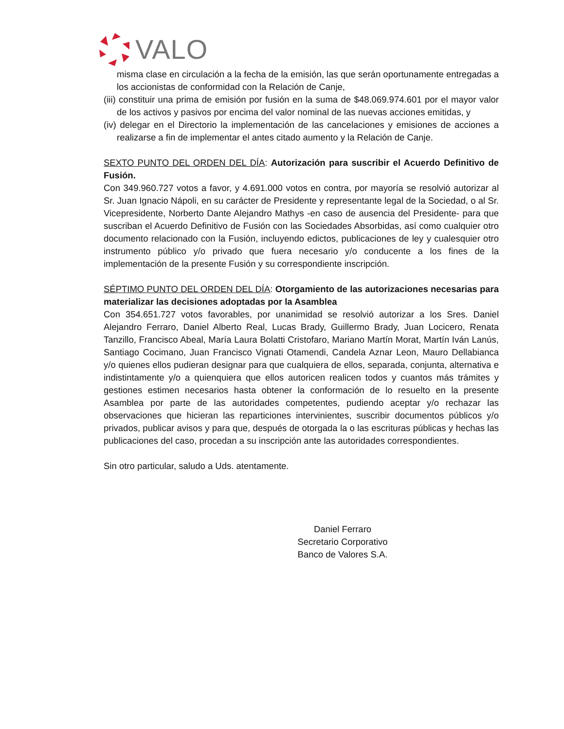VALO
misma clase en circulación a la fecha de la emisión, las que serán oportunamente entregadas a los accionistas de conformidad con la Relación de Canje,
(iii) constituir una prima de emisión por fusión en la suma de $48.069.974.601 por el mayor valor de los activos y pasivos por encima del valor nominal de las nuevas acciones emitidas, y
(iv) delegar en el Directorio la implementación de las cancelaciones y emisiones de acciones a realizarse a fin de implementar el antes citado aumento y la Relación de Canje.
SEXTO PUNTO DEL ORDEN DEL DÍA: Autorización para suscribir el Acuerdo Definitivo de Fusión.
Con 349.960.727 votos a favor, y 4.691.000 votos en contra, por mayoría se resolvió autorizar al Sr. Juan Ignacio Nápoli, en su carácter de Presidente y representante legal de la Sociedad, o al Sr. Vicepresidente, Norberto Dante Alejandro Mathys -en caso de ausencia del Presidente- para que suscriban el Acuerdo Definitivo de Fusión con las Sociedades Absorbidas, así como cualquier otro documento relacionado con la Fusión, incluyendo edictos, publicaciones de ley y cualesquier otro instrumento público y/o privado que fuera necesario y/o conducente a los fines de la implementación de la presente Fusión y su correspondiente inscripción.
SÉPTIMO PUNTO DEL ORDEN DEL DÍA: Otorgamiento de las autorizaciones necesarias para materializar las decisiones adoptadas por la Asamblea
Con 354.651.727 votos favorables, por unanimidad se resolvió autorizar a los Sres. Daniel Alejandro Ferraro, Daniel Alberto Real, Lucas Brady, Guillermo Brady, Juan Locicero, Renata Tanzillo, Francisco Abeal, María Laura Bolatti Cristofaro, Mariano Martín Morat, Martín Iván Lanús, Santiago Cocimano, Juan Francisco Vignati Otamendi, Candela Aznar Leon, Mauro Dellabianca y/o quienes ellos pudieran designar para que cualquiera de ellos, separada, conjunta, alternativa e indistintamente y/o a quienquiera que ellos autoricen realicen todos y cuantos más trámites y gestiones estimen necesarios hasta obtener la conformación de lo resuelto en la presente Asamblea por parte de las autoridades competentes, pudiendo aceptar y/o rechazar las observaciones que hicieran las reparticiones intervinientes, suscribir documentos públicos y/o privados, publicar avisos y para que, después de otorgada la o las escrituras públicas y hechas las publicaciones del caso, procedan a su inscripción ante las autoridades correspondientes.
Sin otro particular, saludo a Uds. atentamente.
Daniel Ferraro
Secretario Corporativo
Banco de Valores S.A.